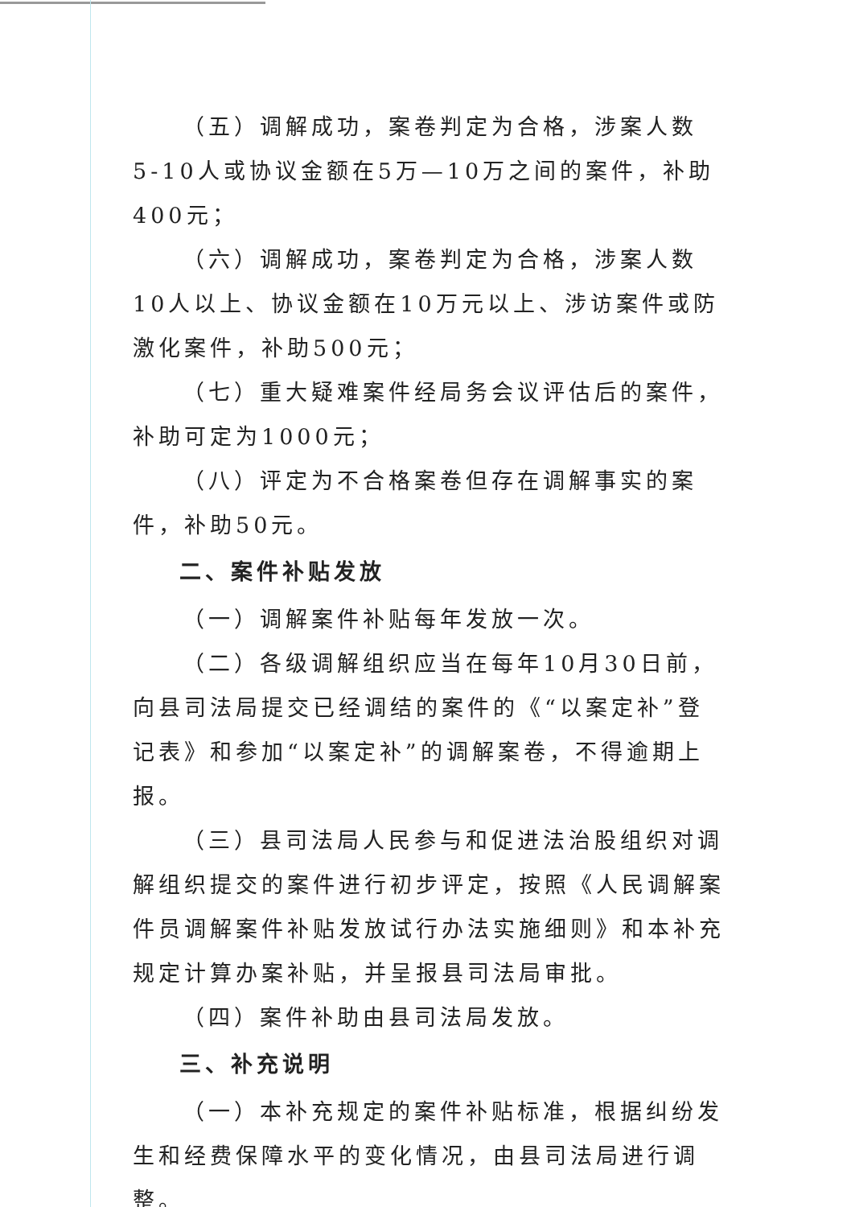（五）调解成功，案卷判定为合格，涉案人数5-10人或协议金额在5万—10万之间的案件，补助400元；
（六）调解成功，案卷判定为合格，涉案人数10人以上、协议金额在10万元以上、涉访案件或防激化案件，补助500元；
（七）重大疑难案件经局务会议评估后的案件，补助可定为1000元；
（八）评定为不合格案卷但存在调解事实的案件，补助50元。
二、案件补贴发放
（一）调解案件补贴每年发放一次。
（二）各级调解组织应当在每年10月30日前，向县司法局提交已经调结的案件的《“以案定补”登记表》和参加“以案定补”的调解案卷，不得逾期上报。
（三）县司法局人民参与和促进法治股组织对调解组织提交的案件进行初步评定，按照《人民调解案件员调解案件补贴发放试行办法实施细则》和本补充规定计算办案补贴，并呈报县司法局审批。
（四）案件补助由县司法局发放。
三、补充说明
（一）本补充规定的案件补贴标准，根据纠纷发生和经费保障水平的变化情况，由县司法局进行调整。